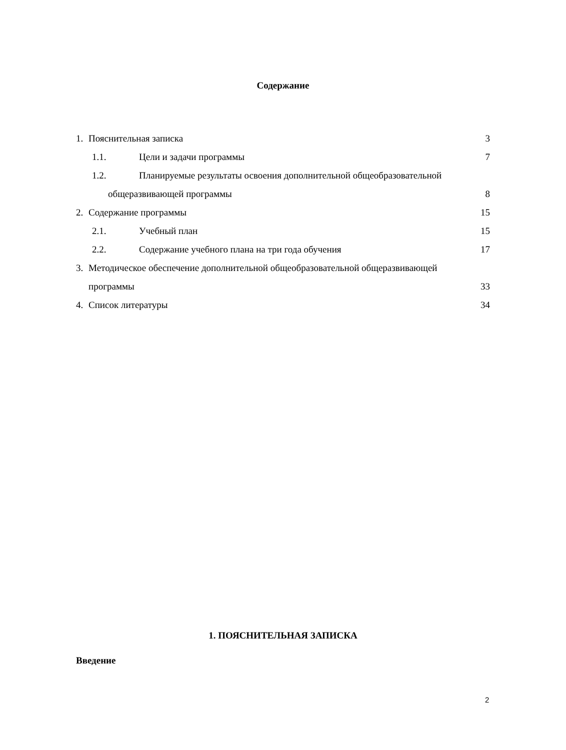Содержание
1. Пояснительная записка 3
1.1. Цели и задачи программы 7
1.2. Планируемые результаты освоения дополнительной общеобразовательной
общеразвивающей программы 8
2. Содержание программы 15
2.1. Учебный план 15
2.2. Содержание учебного плана на три года обучения 17
3. Методическое обеспечение дополнительной общеобразовательной общеразвивающей
программы 33
4. Список литературы 34
1. ПОЯСНИТЕЛЬНАЯ ЗАПИСКА
Введение
2